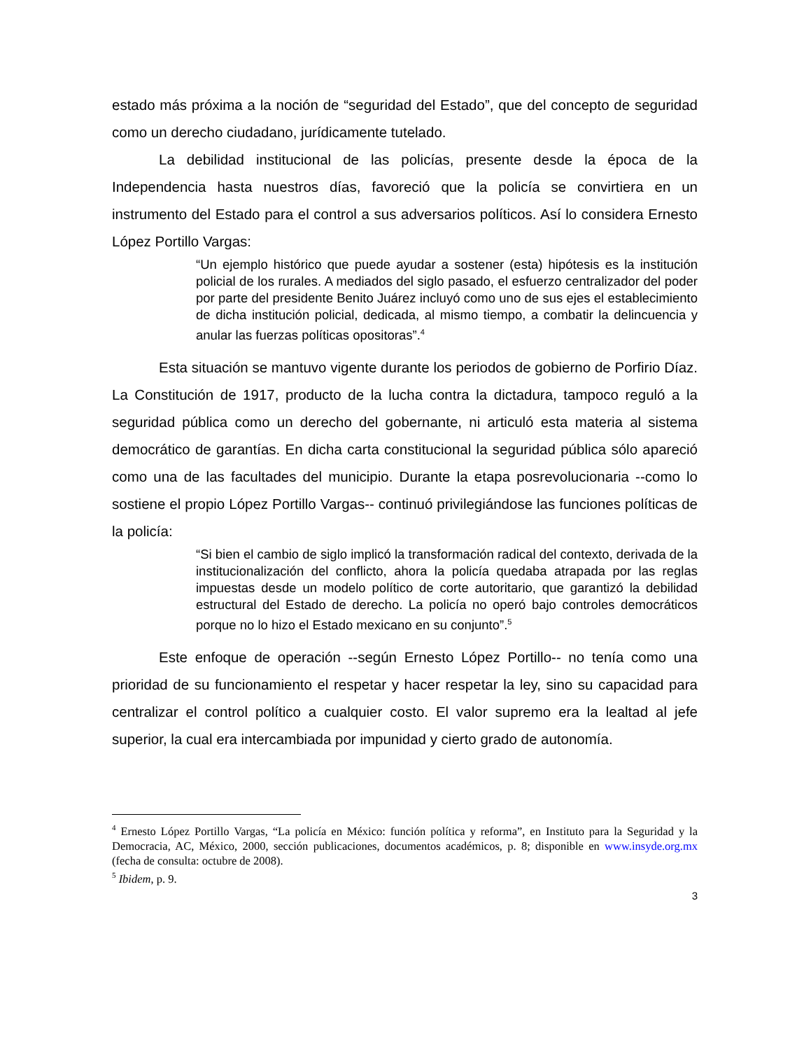estado más próxima a la noción de “seguridad del Estado”, que del concepto de seguridad como un derecho ciudadano, jurídicamente tutelado.
La debilidad institucional de las policías, presente desde la época de la Independencia hasta nuestros días, favoreció que la policía se convirtiera en un instrumento del Estado para el control a sus adversarios políticos. Así lo considera Ernesto López Portillo Vargas:
“Un ejemplo histórico que puede ayudar a sostener (esta) hipótesis es la institución policial de los rurales. A mediados del siglo pasado, el esfuerzo centralizador del poder por parte del presidente Benito Juárez incluyó como uno de sus ejes el establecimiento de dicha institución policial, dedicada, al mismo tiempo, a combatir la delincuencia y anular las fuerzas políticas opositoras”.<sup>4</sup>
Esta situación se mantuvo vigente durante los periodos de gobierno de Porfirio Díaz. La Constitución de 1917, producto de la lucha contra la dictadura, tampoco reguló a la seguridad pública como un derecho del gobernante, ni articuló esta materia al sistema democrático de garantías. En dicha carta constitucional la seguridad pública sólo apareció como una de las facultades del municipio. Durante la etapa posrevolucionaria --como lo sostiene el propio López Portillo Vargas-- continuó privilegiándose las funciones políticas de la policía:
“Si bien el cambio de siglo implicó la transformación radical del contexto, derivada de la institucionalización del conflicto, ahora la policía quedaba atrapada por las reglas impuestas desde un modelo político de corte autoritario, que garantizó la debilidad estructural del Estado de derecho. La policía no operó bajo controles democráticos porque no lo hizo el Estado mexicano en su conjunto”.<sup>5</sup>
Este enfoque de operación --según Ernesto López Portillo-- no tenía como una prioridad de su funcionamiento el respetar y hacer respetar la ley, sino su capacidad para centralizar el control político a cualquier costo. El valor supremo era la lealtad al jefe superior, la cual era intercambiada por impunidad y cierto grado de autonomía.
<sup>4</sup> Ernesto López Portillo Vargas, “La policía en México: función política y reforma”, en Instituto para la Seguridad y la Democracia, AC, México, 2000, sección publicaciones, documentos académicos, p. 8; disponible en www.insyde.org.mx (fecha de consulta: octubre de 2008).
<sup>5</sup> Ibidem, p. 9.
3